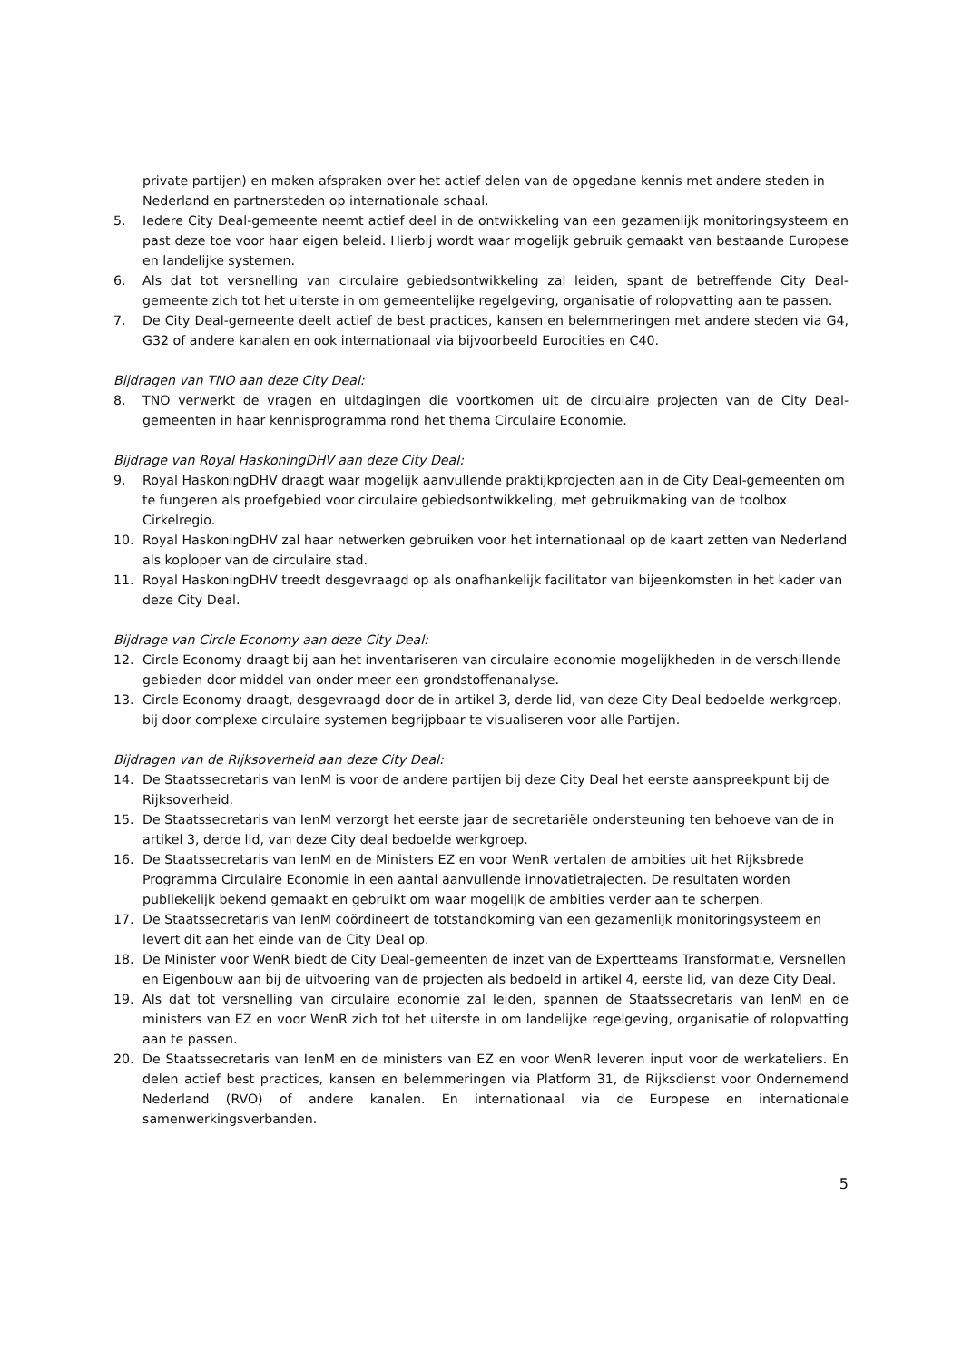private partijen) en maken afspraken over het actief delen van de opgedane kennis met andere steden in Nederland en partnersteden op internationale schaal.
5. Iedere City Deal-gemeente neemt actief deel in de ontwikkeling van een gezamenlijk monitoringsysteem en past deze toe voor haar eigen beleid. Hierbij wordt waar mogelijk gebruik gemaakt van bestaande Europese en landelijke systemen.
6. Als dat tot versnelling van circulaire gebiedsontwikkeling zal leiden, spant de betreffende City Deal-gemeente zich tot het uiterste in om gemeentelijke regelgeving, organisatie of rolopvatting aan te passen.
7. De City Deal-gemeente deelt actief de best practices, kansen en belemmeringen met andere steden via G4, G32 of andere kanalen en ook internationaal via bijvoorbeeld Eurocities en C40.
Bijdragen van TNO aan deze City Deal:
8. TNO verwerkt de vragen en uitdagingen die voortkomen uit de circulaire projecten van de City Deal-gemeenten in haar kennisprogramma rond het thema Circulaire Economie.
Bijdrage van Royal HaskoningDHV aan deze City Deal:
9. Royal HaskoningDHV draagt waar mogelijk aanvullende praktijkprojecten aan in de City Deal-gemeenten om te fungeren als proefgebied voor circulaire gebiedsontwikkeling, met gebruikmaking van de toolbox Cirkelregio.
10. Royal HaskoningDHV zal haar netwerken gebruiken voor het internationaal op de kaart zetten van Nederland als koploper van de circulaire stad.
11. Royal HaskoningDHV treedt desgevraagd op als onafhankelijk facilitator van bijeenkomsten in het kader van deze City Deal.
Bijdrage van Circle Economy aan deze City Deal:
12. Circle Economy draagt bij aan het inventariseren van circulaire economie mogelijkheden in de verschillende gebieden door middel van onder meer een grondstoffenanalyse.
13. Circle Economy draagt, desgevraagd door de in artikel 3, derde lid, van deze City Deal bedoelde werkgroep, bij door complexe circulaire systemen begrijpbaar te visualiseren voor alle Partijen.
Bijdragen van de Rijksoverheid aan deze City Deal:
14. De Staatssecretaris van IenM is voor de andere partijen bij deze City Deal het eerste aanspreekpunt bij de Rijksoverheid.
15. De Staatssecretaris van IenM verzorgt het eerste jaar de secretariële ondersteuning ten behoeve van de in artikel 3, derde lid, van deze City deal bedoelde werkgroep.
16. De Staatssecretaris van IenM en de Ministers EZ en voor WenR vertalen de ambities uit het Rijksbrede Programma Circulaire Economie in een aantal aanvullende innovatietrajecten. De resultaten worden publiekelijk bekend gemaakt en gebruikt om waar mogelijk de ambities verder aan te scherpen.
17. De Staatssecretaris van IenM coördineert de totstandkoming van een gezamenlijk monitoringsysteem en levert dit aan het einde van de City Deal op.
18. De Minister voor WenR biedt de City Deal-gemeenten de inzet van de Expertteams Transformatie, Versnellen en Eigenbouw aan bij de uitvoering van de projecten als bedoeld in artikel 4, eerste lid, van deze City Deal.
19. Als dat tot versnelling van circulaire economie zal leiden, spannen de Staatssecretaris van IenM en de ministers van EZ en voor WenR zich tot het uiterste in om landelijke regelgeving, organisatie of rolopvatting aan te passen.
20. De Staatssecretaris van IenM en de ministers van EZ en voor WenR leveren input voor de werkateliers. En delen actief best practices, kansen en belemmeringen via Platform 31, de Rijksdienst voor Ondernemend Nederland (RVO) of andere kanalen. En internationaal via de Europese en internationale samenwerkingsverbanden.
5